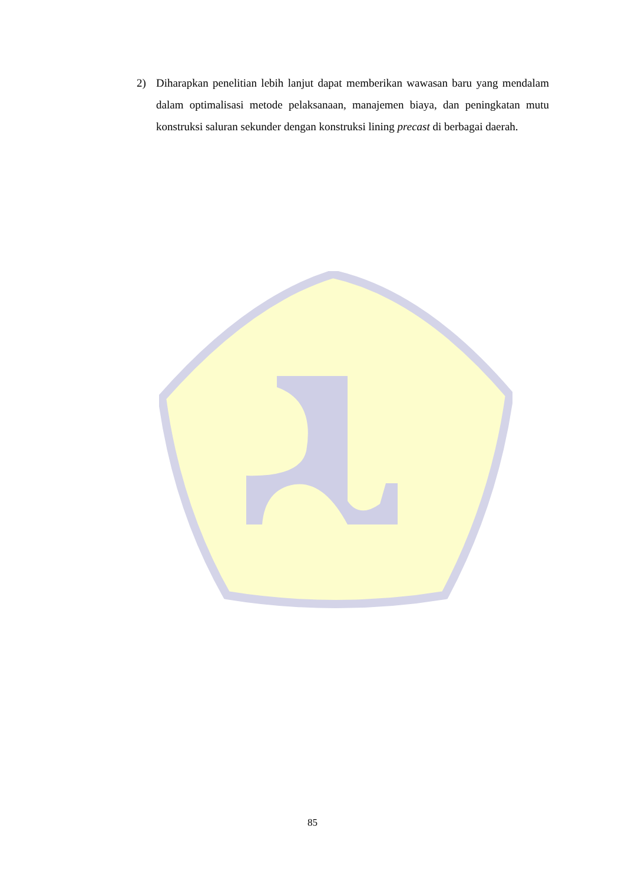2) Diharapkan penelitian lebih lanjut dapat memberikan wawasan baru yang mendalam dalam optimalisasi metode pelaksanaan, manajemen biaya, dan peningkatan mutu konstruksi saluran sekunder dengan konstruksi lining precast di berbagai daerah.
85